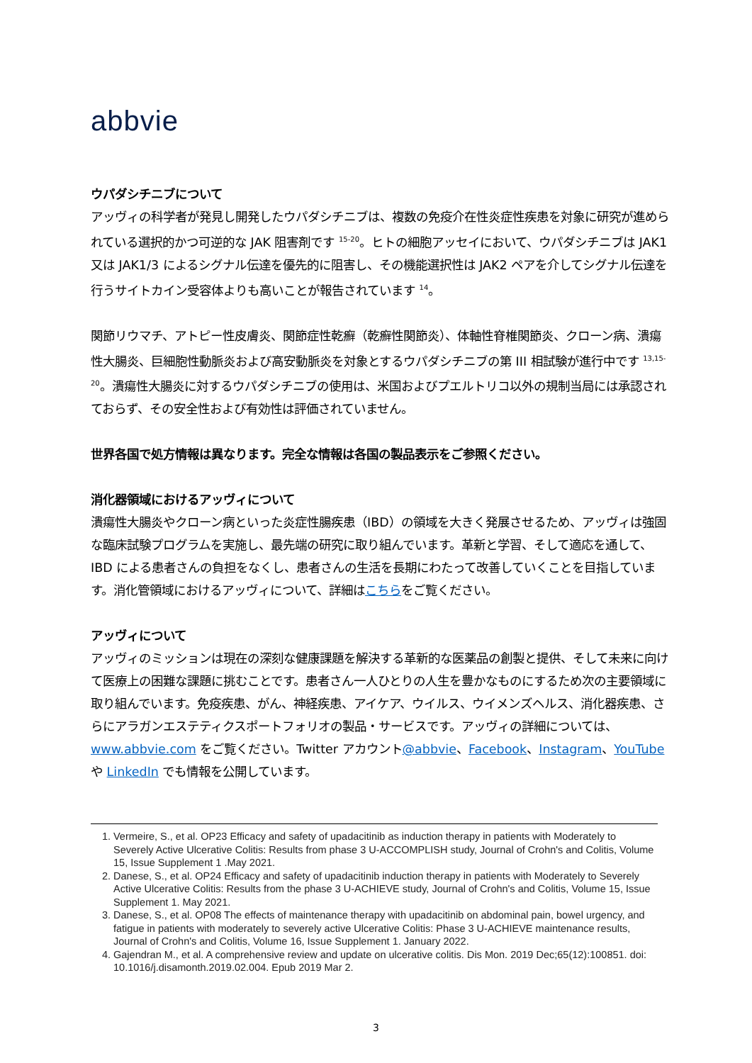abbvie
ウパダシチニブについて
アッヴィの科学者が発見し開発したウパダシチニブは、複数の免疫介在性炎症性疾患を対象に研究が進められている選択的かつ可逆的な JAK 阻害剤です <sup>15-20</sup>。ヒトの細胞アッセイにおいて、ウパダシチニブは JAK1 又は JAK1/3 によるシグナル伝達を優先的に阻害し、その機能選択性は JAK2 ペアを介してシグナル伝達を行うサイトカイン受容体よりも高いことが報告されています <sup>14</sup>。
関節リウマチ、アトピー性皮膚炎、関節症性乾癬（乾癬性関節炎）、体軸性脊椎関節炎、クローン病、潰瘍性大腸炎、巨細胞性動脈炎および高安動脈炎を対象とするウパダシチニブの第 III 相試験が進行中です <sup>13,15-20</sup>。潰瘍性大腸炎に対するウパダシチニブの使用は、米国およびプエルトリコ以外の規制当局には承認されておらず、その安全性および有効性は評価されていません。
世界各国で処方情報は異なります。完全な情報は各国の製品表示をご参照ください。
消化器領域におけるアッヴィについて
潰瘍性大腸炎やクローン病といった炎症性腸疾患（IBD）の領域を大きく発展させるため、アッヴィは強固な臨床試験プログラムを実施し、最先端の研究に取り組んでいます。革新と学習、そして適応を通して、IBD による患者さんの負担をなくし、患者さんの生活を長期にわたって改善していくことを目指しています。消化管領域におけるアッヴィについて、詳細はこちらをご覧ください。
アッヴィについて
アッヴィのミッションは現在の深刻な健康課題を解決する革新的な医薬品の創製と提供、そして未来に向けて医療上の困難な課題に挑むことです。患者さん一人ひとりの人生を豊かなものにするため次の主要領域に取り組んでいます。免疫疾患、がん、神経疾患、アイケア、ウイルス、ウイメンズヘルス、消化器疾患、さらにアラガンエステティクスポートフォリオの製品・サービスです。アッヴィの詳細については、www.abbvie.com をご覧ください。Twitter アカウント@abbvie、Facebook、Instagram、YouTube や LinkedIn でも情報を公開しています。
1. Vermeire, S., et al. OP23 Efficacy and safety of upadacitinib as induction therapy in patients with Moderately to Severely Active Ulcerative Colitis: Results from phase 3 U-ACCOMPLISH study, Journal of Crohn's and Colitis, Volume 15, Issue Supplement 1 .May 2021.
2. Danese, S., et al. OP24 Efficacy and safety of upadacitinib induction therapy in patients with Moderately to Severely Active Ulcerative Colitis: Results from the phase 3 U-ACHIEVE study, Journal of Crohn's and Colitis, Volume 15, Issue Supplement 1. May 2021.
3. Danese, S., et al. OP08 The effects of maintenance therapy with upadacitinib on abdominal pain, bowel urgency, and fatigue in patients with moderately to severely active Ulcerative Colitis: Phase 3 U-ACHIEVE maintenance results, Journal of Crohn's and Colitis, Volume 16, Issue Supplement 1. January 2022.
4. Gajendran M., et al. A comprehensive review and update on ulcerative colitis. Dis Mon. 2019 Dec;65(12):100851. doi: 10.1016/j.disamonth.2019.02.004. Epub 2019 Mar 2.
3